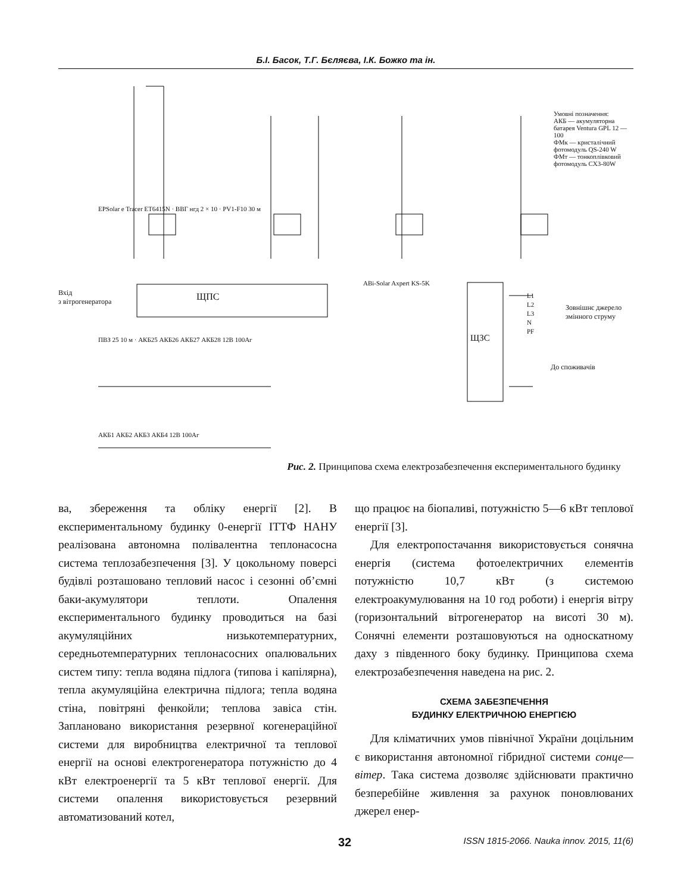Б.І. Басок, Т.Г. Бєляєва, І.К. Божко та ін.
Рис. 2. Принципова схема електрозабезпечення експериментального будинку
Умовні позначення:
АКБ — акумуляторна батарея Ventura GPL 12 — 100
ФМк — кристалічний фотомодуль QS-240 W
ФМт — тонкоплівковий фотомодуль CX3-80W
ЩПС
Вхід
з вітрогенератора
Зовнішнє джерело
змінного струму
До споживачів
EPSolar e Tracer ET6415N · ВВГ нгд 2 × 10 · PV1-F10 30 м
ABi-Solar Axpert KS-5K
L1
L2
L3
N
PF
ПВЗ 25 10 м · АКБ25 АКБ26 АКБ27 АКБ28 12В 100Аг
АКБ1 АКБ2 АКБ3 АКБ4 12В 100Аг
ЩЗС
ва, збереження та обліку енергії [2]. В експериментальному будинку 0-енергії ІТТФ НАНУ реалізована автономна полівалентна теплонасосна система теплозабезпечення [3]. У цокольному поверсі будівлі розташовано тепловий насос і сезонні об’ємні баки-акумулятори теплоти. Опалення експериментального будинку проводиться на базі акумуляційних низькотемпературних, середньотемпературних теплонасосних опалювальних систем типу: тепла водяна підлога (типова і капілярна), тепла акумуляційна електрична підлога; тепла водяна стіна, повітряні фенкойли; теплова завіса стін. Заплановано використання резервної когенераційної системи для виробництва електричної та теплової енергії на основі електрогенератора потужністю до 4 кВт електроенергії та 5 кВт теплової енергії. Для системи опалення використовується резервний автоматизований котел,
що працює на біопаливі, потужністю 5—6 кВт теплової енергії [3].
Для електропостачання використовується сонячна енергія (система фотоелектричних елементів потужністю 10,7 кВт (з системою електроакумулювання на 10 год роботи) і енергія вітру (горизонтальний вітрогенератор на висоті 30 м). Сонячні елементи розташовуються на односкатному даху з південного боку будинку. Принципова схема електрозабезпечення наведена на рис. 2.
СХЕМА ЗАБЕЗПЕЧЕННЯ
БУДИНКУ ЕЛЕКТРИЧНОЮ ЕНЕРГІЄЮ
Для кліматичних умов північної України доцільним є використання автономної гібридної системи сонце—вітер. Така система дозволяє здійснювати практично безперебійне живлення за рахунок поновлюваних джерел енер-
32 ISSN 1815-2066. Nauka innov. 2015, 11(6)